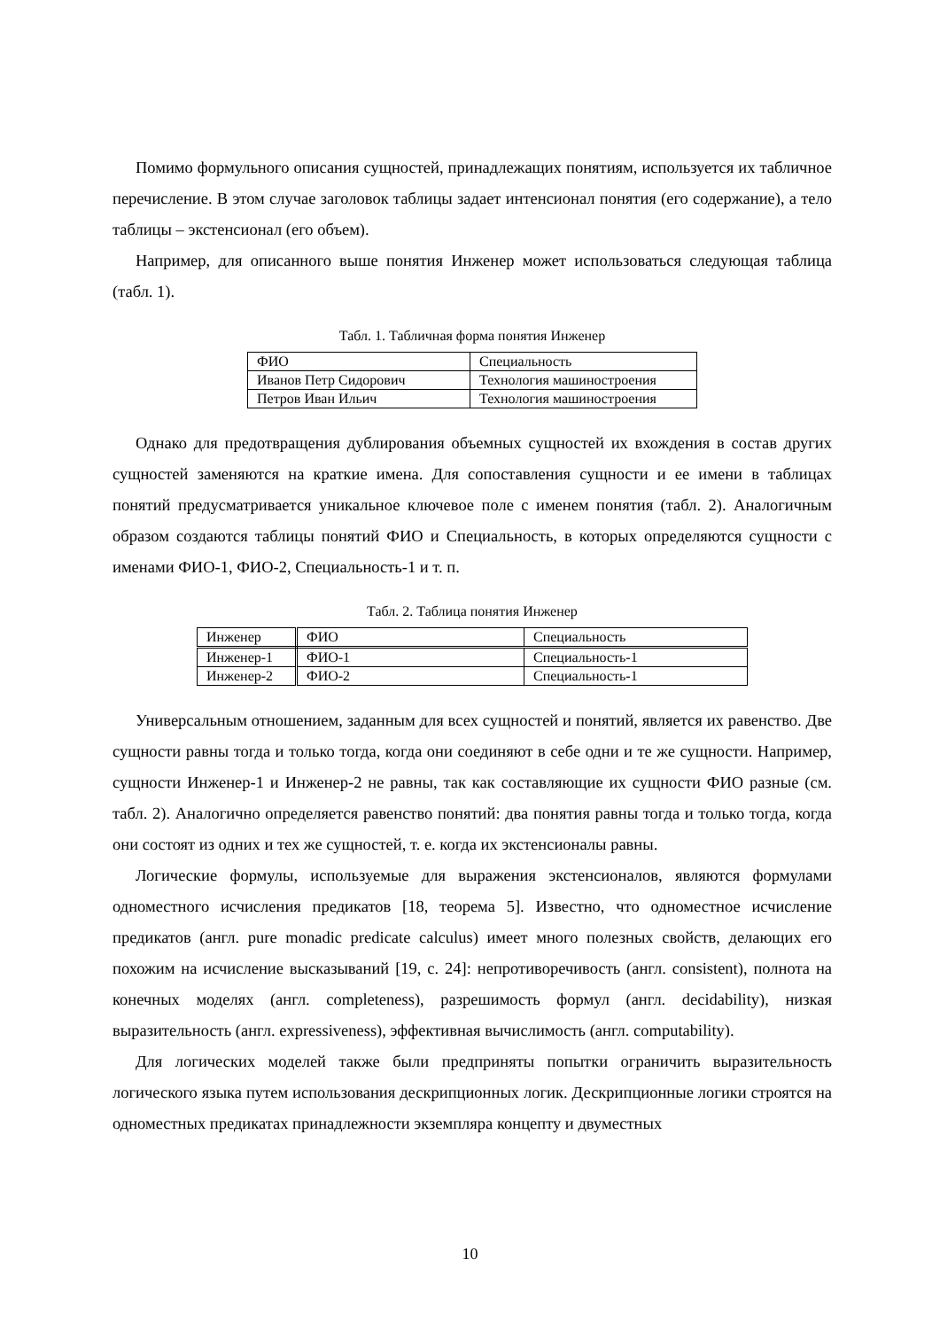Помимо формульного описания сущностей, принадлежащих понятиям, используется их табличное перечисление. В этом случае заголовок таблицы задает интенсионал понятия (его содержание), а тело таблицы – экстенсионал (его объем).
Например, для описанного выше понятия Инженер может использоваться следующая таблица (табл. 1).
Табл. 1. Табличная форма понятия Инженер
| ФИО | Специальность |
| Иванов Петр Сидорович | Технология машиностроения |
| Петров Иван Ильич | Технология машиностроения |
Однако для предотвращения дублирования объемных сущностей их вхождения в состав других сущностей заменяются на краткие имена. Для сопоставления сущности и ее имени в таблицах понятий предусматривается уникальное ключевое поле с именем понятия (табл. 2). Аналогичным образом создаются таблицы понятий ФИО и Специальность, в которых определяются сущности с именами ФИО-1, ФИО-2, Специальность-1 и т. п.
Табл. 2. Таблица понятия Инженер
| Инженер | ФИО | Специальность |
| Инженер-1 | ФИО-1 | Специальность-1 |
| Инженер-2 | ФИО-2 | Специальность-1 |
Универсальным отношением, заданным для всех сущностей и понятий, является их равенство. Две сущности равны тогда и только тогда, когда они соединяют в себе одни и те же сущности. Например, сущности Инженер-1 и Инженер-2 не равны, так как составляющие их сущности ФИО разные (см. табл. 2). Аналогично определяется равенство понятий: два понятия равны тогда и только тогда, когда они состоят из одних и тех же сущностей, т. е. когда их экстенсионалы равны.
Логические формулы, используемые для выражения экстенсионалов, являются формулами одноместного исчисления предикатов [18, теорема 5]. Известно, что одноместное исчисление предикатов (англ. pure monadic predicate calculus) имеет много полезных свойств, делающих его похожим на исчисление высказываний [19, с. 24]: непротиворечивость (англ. consistent), полнота на конечных моделях (англ. completeness), разрешимость формул (англ. decidability), низкая выразительность (англ. expressiveness), эффективная вычислимость (англ. computability).
Для логических моделей также были предприняты попытки ограничить выразительность логического языка путем использования дескрипционных логик. Дескрипционные логики строятся на одноместных предикатах принадлежности экземпляра концепту и двуместных
10